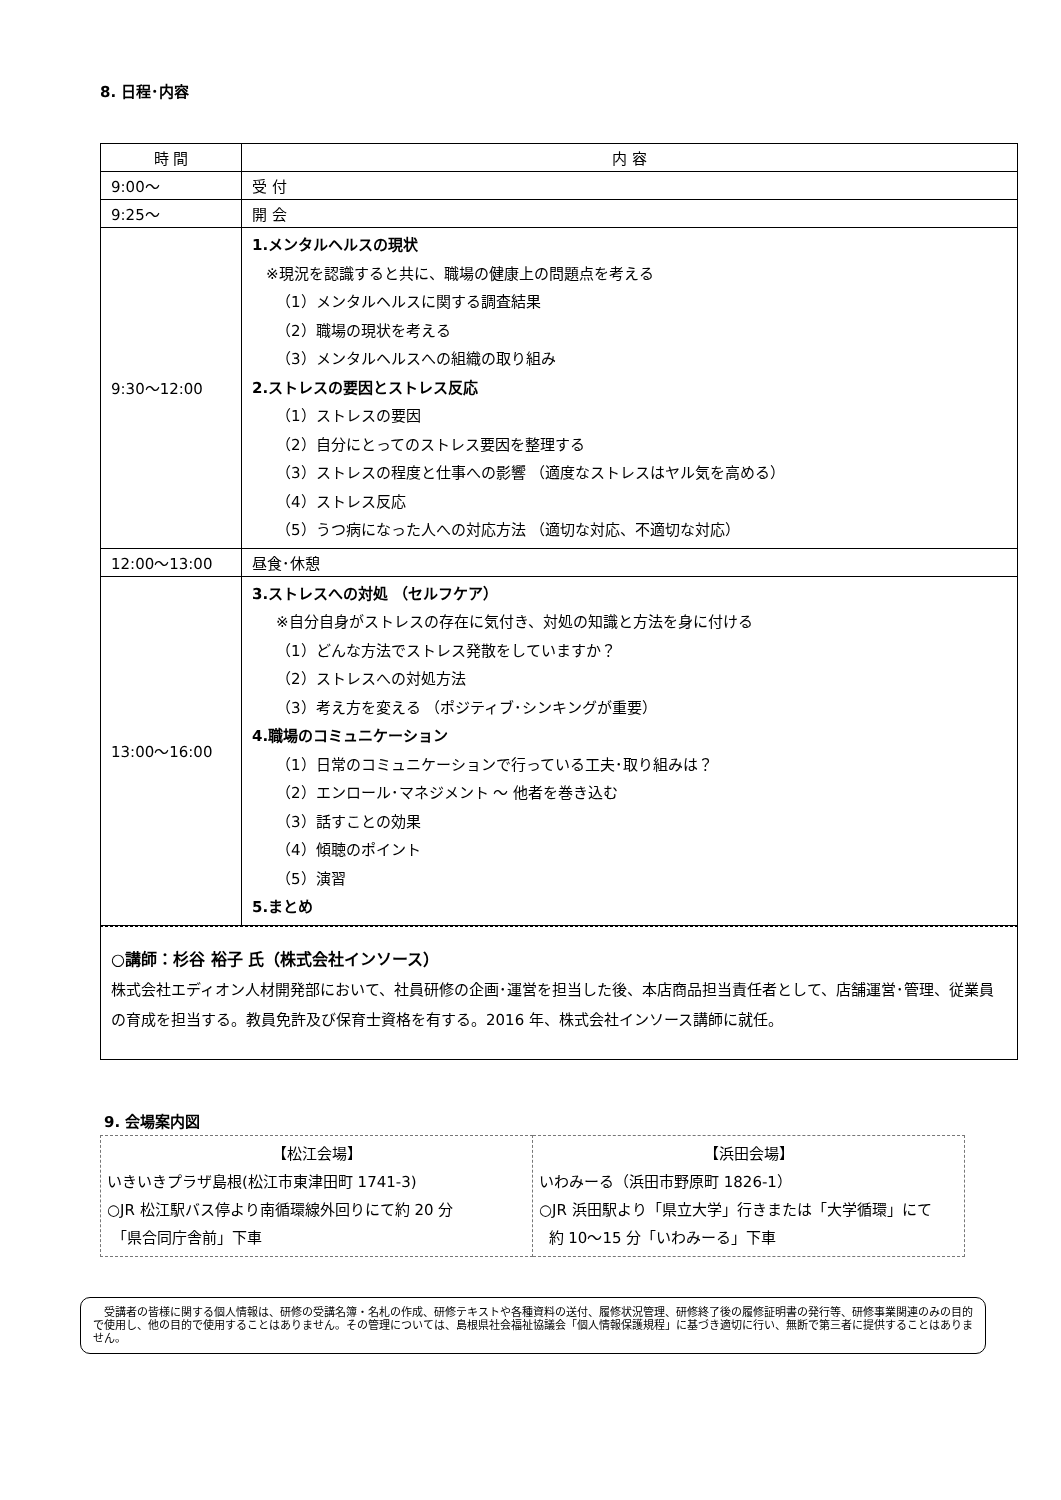8. 日程･内容
| 時 間 | 内 容 |
| --- | --- |
| 9:00～ | 受 付 |
| 9:25～ | 開 会 |
| 9:30～12:00 | 1.メンタルヘルスの現状 ※現況を認識すると共に、職場の健康上の問題点を考える （1）メンタルヘルスに関する調査結果 （2）職場の現状を考える （3）メンタルヘルスへの組織の取り組み 2.ストレスの要因とストレス反応 （1）ストレスの要因 （2）自分にとってのストレス要因を整理する （3）ストレスの程度と仕事への影響 （適度なストレスはヤル気を高める） （4）ストレス反応 （5）うつ病になった人への対応方法 （適切な対応、不適切な対応） |
| 12:00～13:00 | 昼食･休憩 |
| 13:00～16:00 | 3.ストレスへの対処 （セルフケア） ※自分自身がストレスの存在に気付き、対処の知識と方法を身に付ける （1）どんな方法でストレス発散をしていますか？ （2）ストレスへの対処方法 （3）考え方を変える （ポジティブ･シンキングが重要） 4.職場のコミュニケーション （1）日常のコミュニケーションで行っている工夫･取り組みは？ （2）エンロール･マネジメント ～ 他者を巻き込む （3）話すことの効果 （4）傾聴のポイント （5）演習 5.まとめ |
○講師：杉谷 裕子 氏（株式会社インソース）
株式会社エディオン人材開発部において、社員研修の企画･運営を担当した後、本店商品担当責任者として、店舗運営･管理、従業員の育成を担当する。教員免許及び保育士資格を有する。2016 年、株式会社インソース講師に就任。
9. 会場案内図
| 【松江会場】 いきいきプラザ島根(松江市東津田町 1741-3) ○JR 松江駅バス停より南循環線外回りにて約 20 分 「県合同庁舎前」下車 | 【浜田会場】 いわみーる（浜田市野原町 1826-1） ○JR 浜田駅より「県立大学」行きまたは「大学循環」にて 約 10～15 分「いわみーる」下車 |
　受講者の皆様に関する個人情報は、研修の受講名簿・名札の作成、研修テキストや各種資料の送付、履修状況管理、研修終了後の履修証明書の発行等、研修事業関連のみの目的で使用し、他の目的で使用することはありません。その管理については、島根県社会福祉協議会「個人情報保護規程」に基づき適切に行い、無断で第三者に提供することはありません。